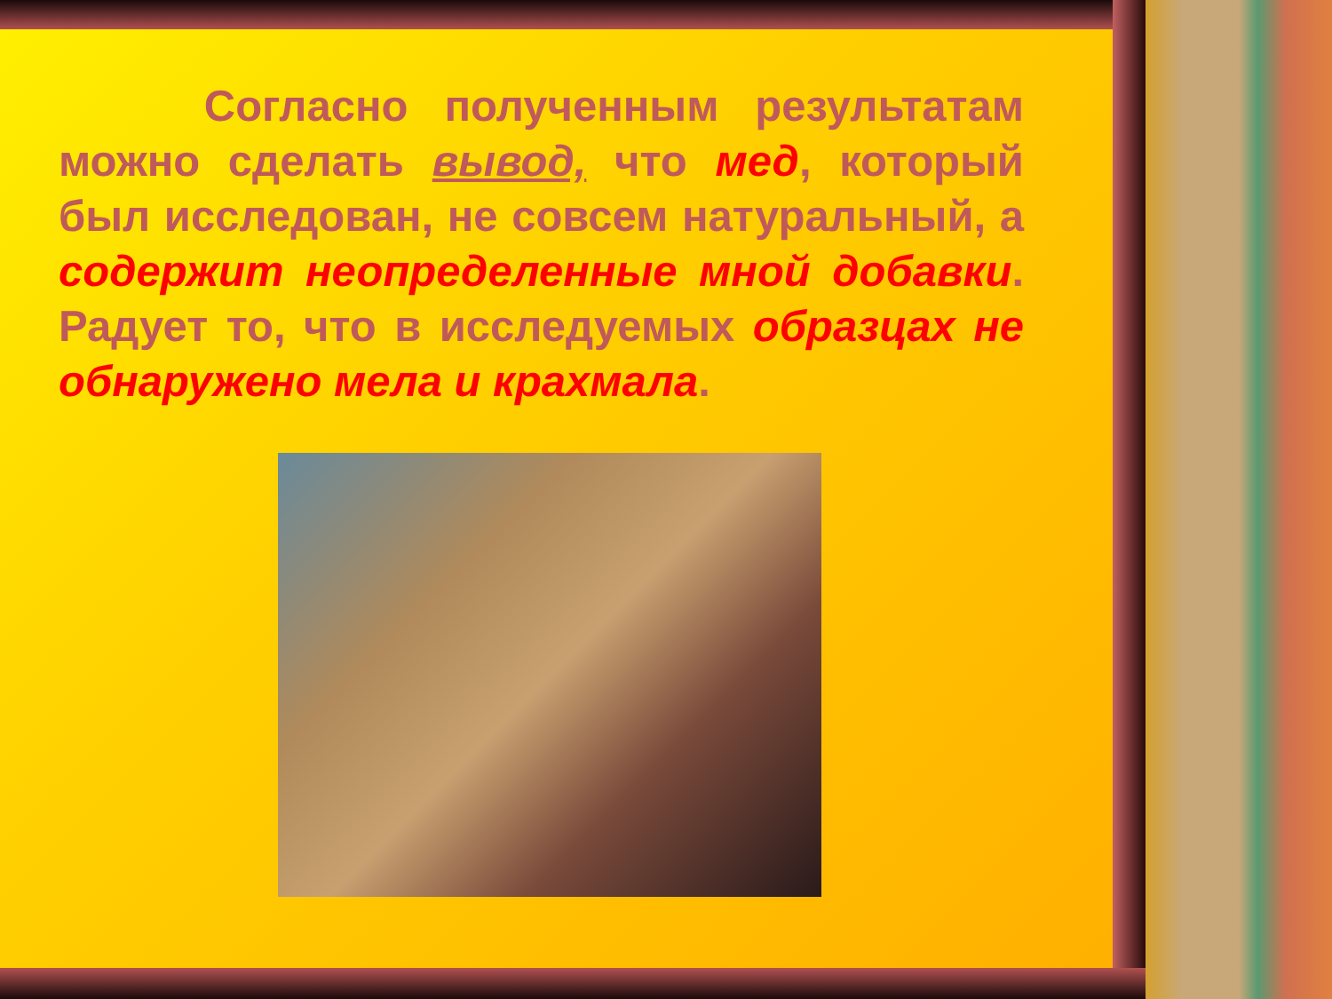Согласно полученным результатам можно сделать вывод, что мед, который был исследован, не совсем натуральный, а содержит неопределенные мной добавки. Радует то, что в исследуемых образцах не обнаружено мела и крахмала.